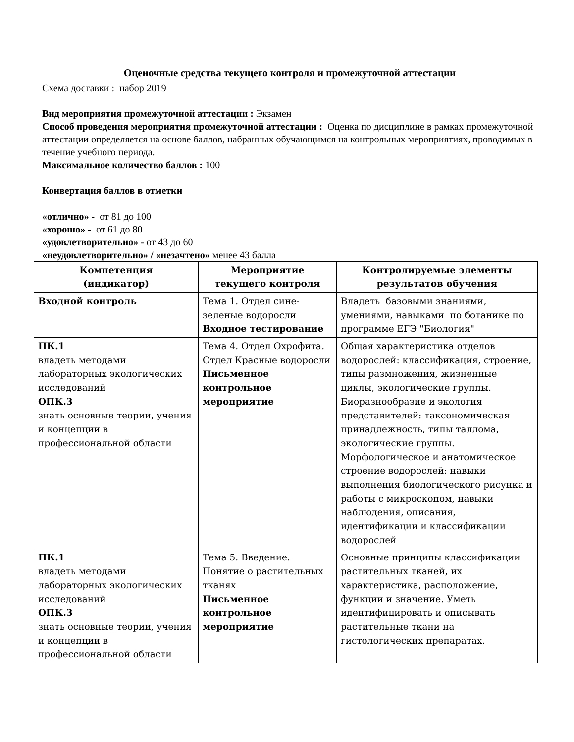Оценочные средства текущего контроля и промежуточной аттестации
Схема доставки : набор 2019
Вид мероприятия промежуточной аттестации : Экзамен
Способ проведения мероприятия промежуточной аттестации : Оценка по дисциплине в рамках промежуточной аттестации определяется на основе баллов, набранных обучающимся на контрольных мероприятиях, проводимых в течение учебного периода.
Максимальное количество баллов : 100
Конвертация баллов в отметки
«отлично» - от 81 до 100
«хорошо» - от 61 до 80
«удовлетворительно» - от 43 до 60
«неудовлетворительно» / «незачтено» менее 43 балла
| Компетенция (индикатор) | Мероприятие текущего контроля | Контролируемые элементы результатов обучения |
| --- | --- | --- |
| Входной контроль | Тема 1. Отдел сине-зеленые водоросли Входное тестирование | Владеть базовыми знаниями, умениями, навыками по ботанике по программе ЕГЭ "Биология" |
| ПК.1 владеть методами лабораторных экологических исследований ОПК.3 знать основные теории, учения и концепции в профессиональной области | Тема 4. Отдел Охрофита. Отдел Красные водоросли Письменное контрольное мероприятие | Общая характеристика отделов водорослей: классификация, строение, типы размножения, жизненные циклы, экологические группы. Биоразнообразие и экология представителей: таксономическая принадлежность, типы таллома, экологические группы. Морфологическое и анатомическое строение водорослей: навыки выполнения биологического рисунка и работы с микроскопом, навыки наблюдения, описания, идентификации и классификации водорослей |
| ПК.1 владеть методами лабораторных экологических исследований ОПК.3 знать основные теории, учения и концепции в профессиональной области | Тема 5. Введение. Понятие о растительных тканях Письменное контрольное мероприятие | Основные принципы классификации растительных тканей, их характеристика, расположение, функции и значение. Уметь идентифицировать и описывать растительные ткани на гистологических препаратах. |